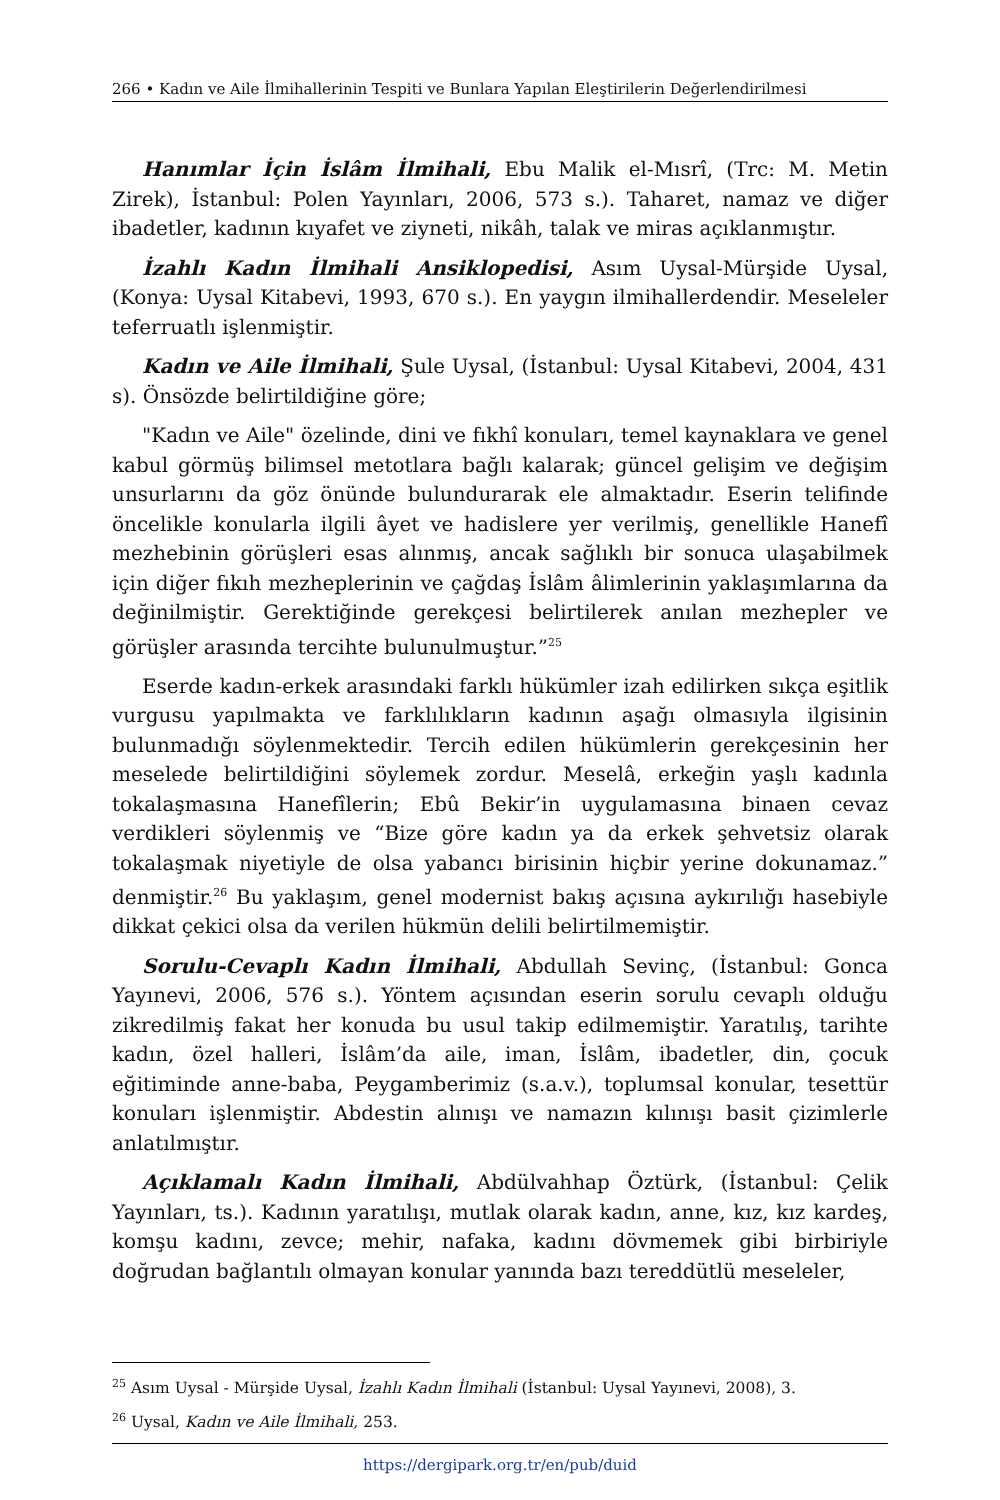266 • Kadın ve Aile İlmihallerinin Tespiti ve Bunlara Yapılan Eleştirilerin Değerlendirilmesi
Hanımlar İçin İslâm İlmihali, Ebu Malik el-Mısrî, (Trc: M. Metin Zirek), İstanbul: Polen Yayınları, 2006, 573 s.). Taharet, namaz ve diğer ibadetler, kadının kıyafet ve ziyneti, nikâh, talak ve miras açıklanmıştır.
İzahlı Kadın İlmihali Ansiklopedisi, Asım Uysal-Mürşide Uysal, (Konya: Uysal Kitabevi, 1993, 670 s.). En yaygın ilmihallerdendir. Meseleler teferruatlı işlenmiştir.
Kadın ve Aile İlmihali, Şule Uysal, (İstanbul: Uysal Kitabevi, 2004, 431 s). Önsözde belirtildiğine göre;
"Kadın ve Aile" özelinde, dini ve fıkhî konuları, temel kaynaklara ve genel kabul görmüş bilimsel metotlara bağlı kalarak; güncel gelişim ve değişim unsurlarını da göz önünde bulundurarak ele almaktadır. Eserin telifinde öncelikle konularla ilgili âyet ve hadislere yer verilmiş, genellikle Hanefî mezhebinin görüşleri esas alınmış, ancak sağlıklı bir sonuca ulaşabilmek için diğer fıkıh mezheplerinin ve çağdaş İslâm âlimlerinin yaklaşımlarına da değinilmiştir. Gerektiğinde gerekçesi belirtilerek anılan mezhepler ve görüşler arasında tercihte bulunulmuştur.”<sup>25</sup>
Eserde kadın-erkek arasındaki farklı hükümler izah edilirken sıkça eşitlik vurgusu yapılmakta ve farklılıkların kadının aşağı olmasıyla ilgisinin bulunmadığı söylenmektedir. Tercih edilen hükümlerin gerekçesinin her meselede belirtildiğini söylemek zordur. Meselâ, erkeğin yaşlı kadınla tokalaşmasına Hanefîlerin; Ebû Bekir’in uygulamasına binaen cevaz verdikleri söylenmiş ve “Bize göre kadın ya da erkek şehvetsiz olarak tokalaşmak niyetiyle de olsa yabancı birisinin hiçbir yerine dokunamaz.” denmiştir.<sup>26</sup> Bu yaklaşım, genel modernist bakış açısına aykırılığı hasebiyle dikkat çekici olsa da verilen hükmün delili belirtilmemiştir.
Sorulu-Cevaplı Kadın İlmihali, Abdullah Sevinç, (İstanbul: Gonca Yayınevi, 2006, 576 s.). Yöntem açısından eserin sorulu cevaplı olduğu zikredilmiş fakat her konuda bu usul takip edilmemiştir. Yaratılış, tarihte kadın, özel halleri, İslâm’da aile, iman, İslâm, ibadetler, din, çocuk eğitiminde anne-baba, Peygamberimiz (s.a.v.), toplumsal konular, tesettür konuları işlenmiştir. Abdestin alınışı ve namazın kılınışı basit çizimlerle anlatılmıştır.
Açıklamalı Kadın İlmihali, Abdülvahhap Öztürk, (İstanbul: Çelik Yayınları, ts.). Kadının yaratılışı, mutlak olarak kadın, anne, kız, kız kardeş, komşu kadını, zevce; mehir, nafaka, kadını dövmemek gibi birbiriyle doğrudan bağlantılı olmayan konular yanında bazı tereddütlü meseleler,
<sup>25</sup> Asım Uysal - Mürşide Uysal, İzahlı Kadın İlmihali (İstanbul: Uysal Yayınevi, 2008), 3.
<sup>26</sup> Uysal, Kadın ve Aile İlmihali, 253.
https://dergipark.org.tr/en/pub/duid